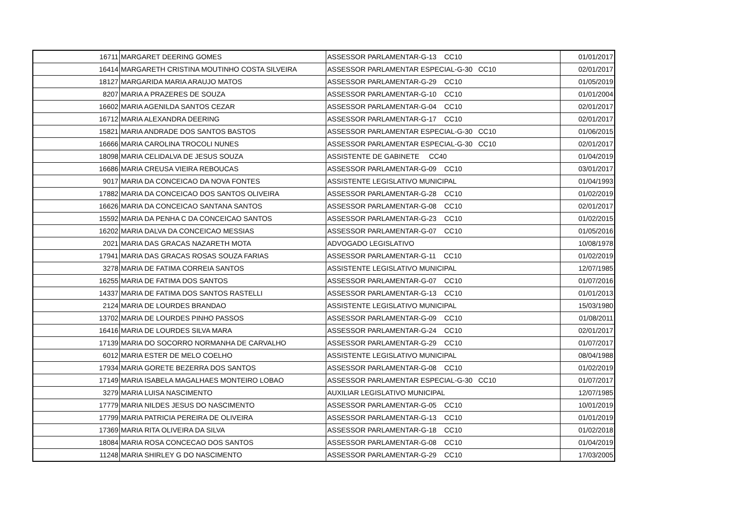| 16711 | MARGARET DEERING GOMES | ASSESSOR PARLAMENTAR-G-13 CC10 | 01/01/2017 |
| 16414 | MARGARETH CRISTINA MOUTINHO COSTA SILVEIRA | ASSESSOR PARLAMENTAR ESPECIAL-G-30 CC10 | 02/01/2017 |
| 18127 | MARGARIDA MARIA ARAUJO MATOS | ASSESSOR PARLAMENTAR-G-29 CC10 | 01/05/2019 |
| 8207 | MARIA A PRAZERES DE SOUZA | ASSESSOR PARLAMENTAR-G-10 CC10 | 01/01/2004 |
| 16602 | MARIA AGENILDA SANTOS CEZAR | ASSESSOR PARLAMENTAR-G-04 CC10 | 02/01/2017 |
| 16712 | MARIA ALEXANDRA DEERING | ASSESSOR PARLAMENTAR-G-17 CC10 | 02/01/2017 |
| 15821 | MARIA ANDRADE DOS SANTOS BASTOS | ASSESSOR PARLAMENTAR ESPECIAL-G-30 CC10 | 01/06/2015 |
| 16666 | MARIA CAROLINA TROCOLI NUNES | ASSESSOR PARLAMENTAR ESPECIAL-G-30 CC10 | 02/01/2017 |
| 18098 | MARIA CELIDALVA DE JESUS SOUZA | ASSISTENTE DE GABINETE CC40 | 01/04/2019 |
| 16686 | MARIA CREUSA VIEIRA REBOUCAS | ASSESSOR PARLAMENTAR-G-09 CC10 | 03/01/2017 |
| 9017 | MARIA DA CONCEICAO DA NOVA FONTES | ASSISTENTE LEGISLATIVO MUNICIPAL | 01/04/1993 |
| 17882 | MARIA DA CONCEICAO DOS SANTOS OLIVEIRA | ASSESSOR PARLAMENTAR-G-28 CC10 | 01/02/2019 |
| 16626 | MARIA DA CONCEICAO SANTANA SANTOS | ASSESSOR PARLAMENTAR-G-08 CC10 | 02/01/2017 |
| 15592 | MARIA DA PENHA C DA CONCEICAO SANTOS | ASSESSOR PARLAMENTAR-G-23 CC10 | 01/02/2015 |
| 16202 | MARIA DALVA DA CONCEICAO MESSIAS | ASSESSOR PARLAMENTAR-G-07 CC10 | 01/05/2016 |
| 2021 | MARIA DAS GRACAS NAZARETH MOTA | ADVOGADO LEGISLATIVO | 10/08/1978 |
| 17941 | MARIA DAS GRACAS ROSAS SOUZA FARIAS | ASSESSOR PARLAMENTAR-G-11 CC10 | 01/02/2019 |
| 3278 | MARIA DE FATIMA CORREIA SANTOS | ASSISTENTE LEGISLATIVO MUNICIPAL | 12/07/1985 |
| 16255 | MARIA DE FATIMA DOS SANTOS | ASSESSOR PARLAMENTAR-G-07 CC10 | 01/07/2016 |
| 14337 | MARIA DE FATIMA DOS SANTOS RASTELLI | ASSESSOR PARLAMENTAR-G-13 CC10 | 01/01/2013 |
| 2124 | MARIA DE LOURDES BRANDAO | ASSISTENTE LEGISLATIVO MUNICIPAL | 15/03/1980 |
| 13702 | MARIA DE LOURDES PINHO PASSOS | ASSESSOR PARLAMENTAR-G-09 CC10 | 01/08/2011 |
| 16416 | MARIA DE LOURDES SILVA MARA | ASSESSOR PARLAMENTAR-G-24 CC10 | 02/01/2017 |
| 17139 | MARIA DO SOCORRO NORMANHA DE CARVALHO | ASSESSOR PARLAMENTAR-G-29 CC10 | 01/07/2017 |
| 6012 | MARIA ESTER DE MELO COELHO | ASSISTENTE LEGISLATIVO MUNICIPAL | 08/04/1988 |
| 17934 | MARIA GORETE BEZERRA DOS SANTOS | ASSESSOR PARLAMENTAR-G-08 CC10 | 01/02/2019 |
| 17149 | MARIA ISABELA MAGALHAES MONTEIRO LOBAO | ASSESSOR PARLAMENTAR ESPECIAL-G-30 CC10 | 01/07/2017 |
| 3279 | MARIA LUISA NASCIMENTO | AUXILIAR LEGISLATIVO MUNICIPAL | 12/07/1985 |
| 17779 | MARIA NILDES JESUS DO NASCIMENTO | ASSESSOR PARLAMENTAR-G-05 CC10 | 10/01/2019 |
| 17799 | MARIA PATRICIA PEREIRA DE OLIVEIRA | ASSESSOR PARLAMENTAR-G-13 CC10 | 01/01/2019 |
| 17369 | MARIA RITA OLIVEIRA DA SILVA | ASSESSOR PARLAMENTAR-G-18 CC10 | 01/02/2018 |
| 18084 | MARIA ROSA CONCECAO DOS SANTOS | ASSESSOR PARLAMENTAR-G-08 CC10 | 01/04/2019 |
| 11248 | MARIA SHIRLEY G DO NASCIMENTO | ASSESSOR PARLAMENTAR-G-29 CC10 | 17/03/2005 |